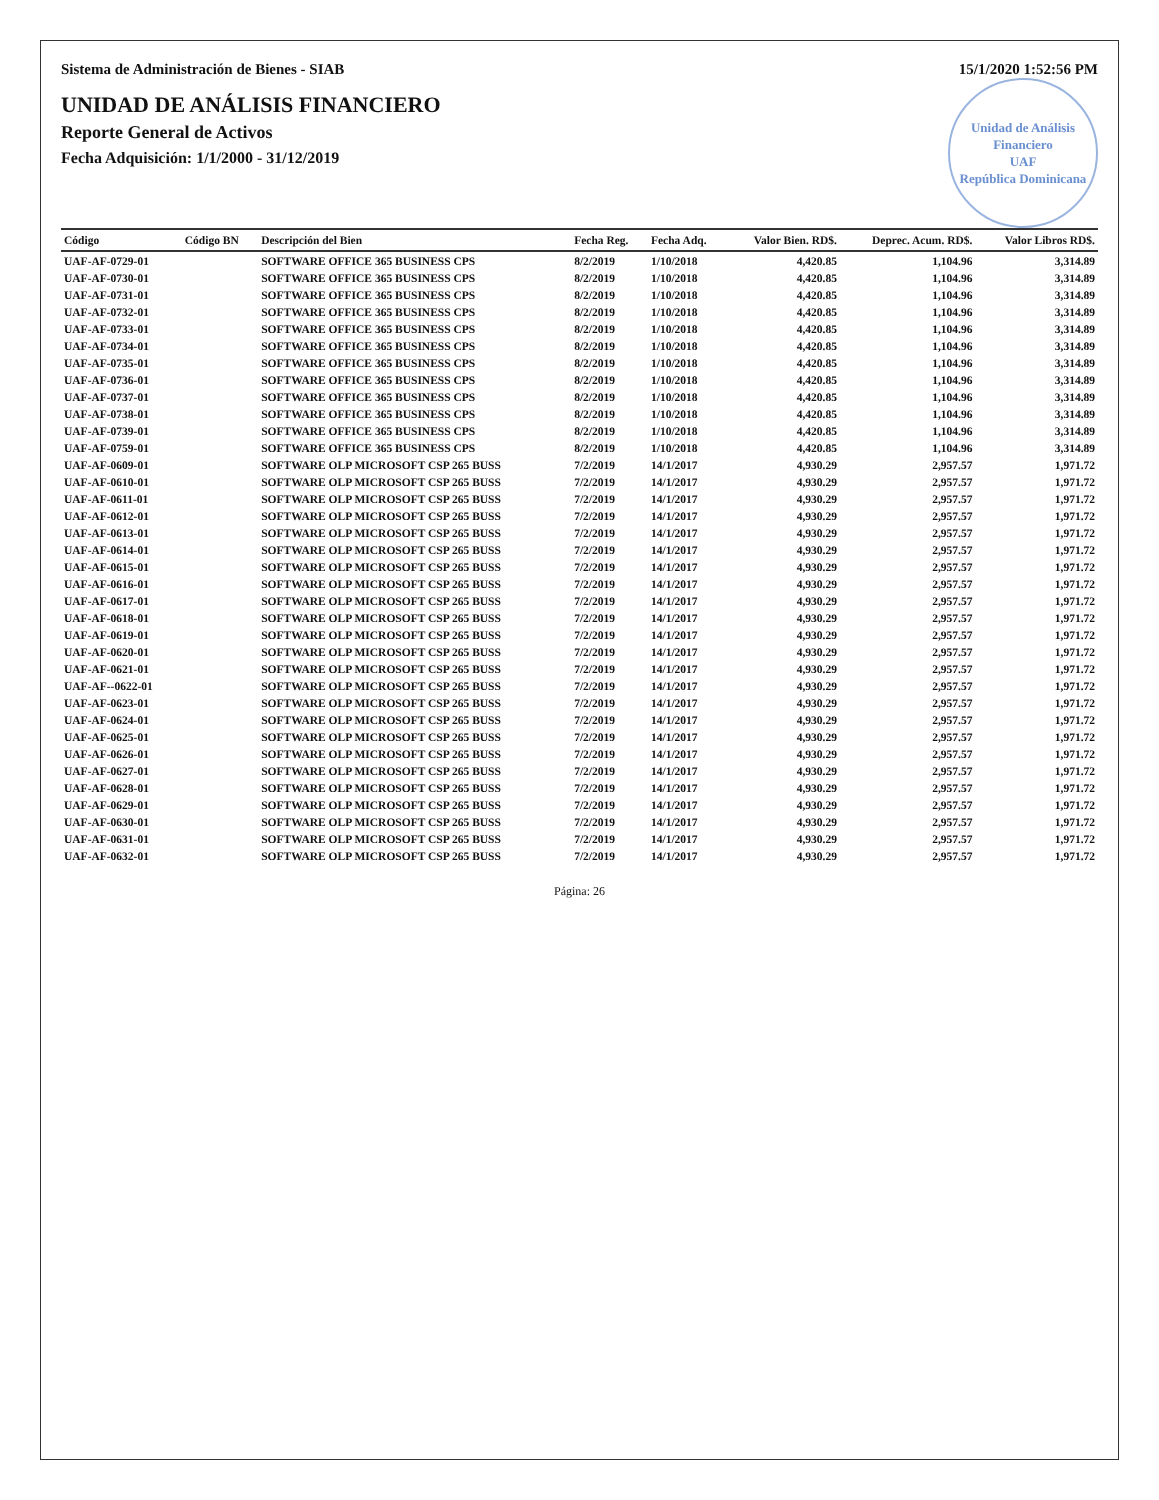Sistema de Administración de Bienes - SIAB 15/1/2020 1:52:56 PM
Unidad de Análisis Financiero
UAF
República Dominicana
UNIDAD DE ANÁLISIS FINANCIERO
Reporte General de Activos
Fecha Adquisición: 1/1/2000 - 31/12/2019
| Código | Código BN | Descripción del Bien | Fecha Reg. | Fecha Adq. | Valor Bien. RD$. | Deprec. Acum. RD$. | Valor Libros RD$. |
| --- | --- | --- | --- | --- | --- | --- | --- |
| UAF-AF-0729-01 | | SOFTWARE OFFICE 365 BUSINESS CPS | 8/2/2019 | 1/10/2018 | 4,420.85 | 1,104.96 | 3,314.89 |
| UAF-AF-0730-01 | | SOFTWARE OFFICE 365 BUSINESS CPS | 8/2/2019 | 1/10/2018 | 4,420.85 | 1,104.96 | 3,314.89 |
| UAF-AF-0731-01 | | SOFTWARE OFFICE 365 BUSINESS CPS | 8/2/2019 | 1/10/2018 | 4,420.85 | 1,104.96 | 3,314.89 |
| UAF-AF-0732-01 | | SOFTWARE OFFICE 365 BUSINESS CPS | 8/2/2019 | 1/10/2018 | 4,420.85 | 1,104.96 | 3,314.89 |
| UAF-AF-0733-01 | | SOFTWARE OFFICE 365 BUSINESS CPS | 8/2/2019 | 1/10/2018 | 4,420.85 | 1,104.96 | 3,314.89 |
| UAF-AF-0734-01 | | SOFTWARE OFFICE 365 BUSINESS CPS | 8/2/2019 | 1/10/2018 | 4,420.85 | 1,104.96 | 3,314.89 |
| UAF-AF-0735-01 | | SOFTWARE OFFICE 365 BUSINESS CPS | 8/2/2019 | 1/10/2018 | 4,420.85 | 1,104.96 | 3,314.89 |
| UAF-AF-0736-01 | | SOFTWARE OFFICE 365 BUSINESS CPS | 8/2/2019 | 1/10/2018 | 4,420.85 | 1,104.96 | 3,314.89 |
| UAF-AF-0737-01 | | SOFTWARE OFFICE 365 BUSINESS CPS | 8/2/2019 | 1/10/2018 | 4,420.85 | 1,104.96 | 3,314.89 |
| UAF-AF-0738-01 | | SOFTWARE OFFICE 365 BUSINESS CPS | 8/2/2019 | 1/10/2018 | 4,420.85 | 1,104.96 | 3,314.89 |
| UAF-AF-0739-01 | | SOFTWARE OFFICE 365 BUSINESS CPS | 8/2/2019 | 1/10/2018 | 4,420.85 | 1,104.96 | 3,314.89 |
| UAF-AF-0759-01 | | SOFTWARE OFFICE 365 BUSINESS CPS | 8/2/2019 | 1/10/2018 | 4,420.85 | 1,104.96 | 3,314.89 |
| UAF-AF-0609-01 | | SOFTWARE OLP MICROSOFT CSP 265 BUSS | 7/2/2019 | 14/1/2017 | 4,930.29 | 2,957.57 | 1,971.72 |
| UAF-AF-0610-01 | | SOFTWARE OLP MICROSOFT CSP 265 BUSS | 7/2/2019 | 14/1/2017 | 4,930.29 | 2,957.57 | 1,971.72 |
| UAF-AF-0611-01 | | SOFTWARE OLP MICROSOFT CSP 265 BUSS | 7/2/2019 | 14/1/2017 | 4,930.29 | 2,957.57 | 1,971.72 |
| UAF-AF-0612-01 | | SOFTWARE OLP MICROSOFT CSP 265 BUSS | 7/2/2019 | 14/1/2017 | 4,930.29 | 2,957.57 | 1,971.72 |
| UAF-AF-0613-01 | | SOFTWARE OLP MICROSOFT CSP 265 BUSS | 7/2/2019 | 14/1/2017 | 4,930.29 | 2,957.57 | 1,971.72 |
| UAF-AF-0614-01 | | SOFTWARE OLP MICROSOFT CSP 265 BUSS | 7/2/2019 | 14/1/2017 | 4,930.29 | 2,957.57 | 1,971.72 |
| UAF-AF-0615-01 | | SOFTWARE OLP MICROSOFT CSP 265 BUSS | 7/2/2019 | 14/1/2017 | 4,930.29 | 2,957.57 | 1,971.72 |
| UAF-AF-0616-01 | | SOFTWARE OLP MICROSOFT CSP 265 BUSS | 7/2/2019 | 14/1/2017 | 4,930.29 | 2,957.57 | 1,971.72 |
| UAF-AF-0617-01 | | SOFTWARE OLP MICROSOFT CSP 265 BUSS | 7/2/2019 | 14/1/2017 | 4,930.29 | 2,957.57 | 1,971.72 |
| UAF-AF-0618-01 | | SOFTWARE OLP MICROSOFT CSP 265 BUSS | 7/2/2019 | 14/1/2017 | 4,930.29 | 2,957.57 | 1,971.72 |
| UAF-AF-0619-01 | | SOFTWARE OLP MICROSOFT CSP 265 BUSS | 7/2/2019 | 14/1/2017 | 4,930.29 | 2,957.57 | 1,971.72 |
| UAF-AF-0620-01 | | SOFTWARE OLP MICROSOFT CSP 265 BUSS | 7/2/2019 | 14/1/2017 | 4,930.29 | 2,957.57 | 1,971.72 |
| UAF-AF-0621-01 | | SOFTWARE OLP MICROSOFT CSP 265 BUSS | 7/2/2019 | 14/1/2017 | 4,930.29 | 2,957.57 | 1,971.72 |
| UAF-AF--0622-01 | | SOFTWARE OLP MICROSOFT CSP 265 BUSS | 7/2/2019 | 14/1/2017 | 4,930.29 | 2,957.57 | 1,971.72 |
| UAF-AF-0623-01 | | SOFTWARE OLP MICROSOFT CSP 265 BUSS | 7/2/2019 | 14/1/2017 | 4,930.29 | 2,957.57 | 1,971.72 |
| UAF-AF-0624-01 | | SOFTWARE OLP MICROSOFT CSP 265 BUSS | 7/2/2019 | 14/1/2017 | 4,930.29 | 2,957.57 | 1,971.72 |
| UAF-AF-0625-01 | | SOFTWARE OLP MICROSOFT CSP 265 BUSS | 7/2/2019 | 14/1/2017 | 4,930.29 | 2,957.57 | 1,971.72 |
| UAF-AF-0626-01 | | SOFTWARE OLP MICROSOFT CSP 265 BUSS | 7/2/2019 | 14/1/2017 | 4,930.29 | 2,957.57 | 1,971.72 |
| UAF-AF-0627-01 | | SOFTWARE OLP MICROSOFT CSP 265 BUSS | 7/2/2019 | 14/1/2017 | 4,930.29 | 2,957.57 | 1,971.72 |
| UAF-AF-0628-01 | | SOFTWARE OLP MICROSOFT CSP 265 BUSS | 7/2/2019 | 14/1/2017 | 4,930.29 | 2,957.57 | 1,971.72 |
| UAF-AF-0629-01 | | SOFTWARE OLP MICROSOFT CSP 265 BUSS | 7/2/2019 | 14/1/2017 | 4,930.29 | 2,957.57 | 1,971.72 |
| UAF-AF-0630-01 | | SOFTWARE OLP MICROSOFT CSP 265 BUSS | 7/2/2019 | 14/1/2017 | 4,930.29 | 2,957.57 | 1,971.72 |
| UAF-AF-0631-01 | | SOFTWARE OLP MICROSOFT CSP 265 BUSS | 7/2/2019 | 14/1/2017 | 4,930.29 | 2,957.57 | 1,971.72 |
| UAF-AF-0632-01 | | SOFTWARE OLP MICROSOFT CSP 265 BUSS | 7/2/2019 | 14/1/2017 | 4,930.29 | 2,957.57 | 1,971.72 |
Página: 26